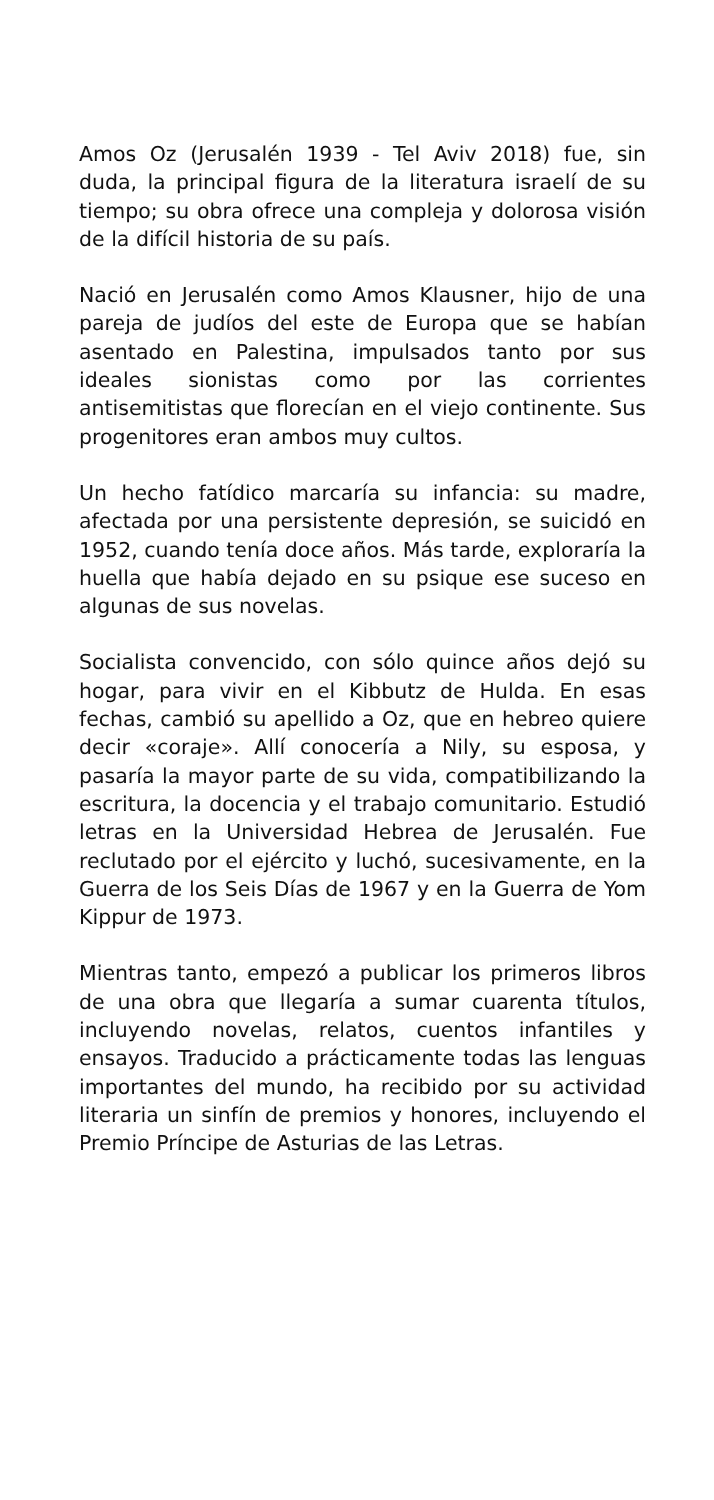Amos Oz (Jerusalén 1939 - Tel Aviv 2018) fue, sin duda, la principal figura de la literatura israelí de su tiempo; su obra ofrece una compleja y dolorosa visión de la difícil historia de su país.
Nació en Jerusalén como Amos Klausner, hijo de una pareja de judíos del este de Europa que se habían asentado en Palestina, impulsados tanto por sus ideales sionistas como por las corrientes antisemitistas que florecían en el viejo continente. Sus progenitores eran ambos muy cultos.
Un hecho fatídico marcaría su infancia: su madre, afectada por una persistente depresión, se suicidó en 1952, cuando tenía doce años. Más tarde, exploraría la huella que había dejado en su psique ese suceso en algunas de sus novelas.
Socialista convencido, con sólo quince años dejó su hogar, para vivir en el Kibbutz de Hulda. En esas fechas, cambió su apellido a Oz, que en hebreo quiere decir «coraje». Allí conocería a Nily, su esposa, y pasaría la mayor parte de su vida, compatibilizando la escritura, la docencia y el trabajo comunitario. Estudió letras en la Universidad Hebrea de Jerusalén. Fue reclutado por el ejército y luchó, sucesivamente, en la Guerra de los Seis Días de 1967 y en la Guerra de Yom Kippur de 1973.
Mientras tanto, empezó a publicar los primeros libros de una obra que llegaría a sumar cuarenta títulos, incluyendo novelas, relatos, cuentos infantiles y ensayos. Traducido a prácticamente todas las lenguas importantes del mundo, ha recibido por su actividad literaria un sinfín de premios y honores, incluyendo el Premio Príncipe de Asturias de las Letras.